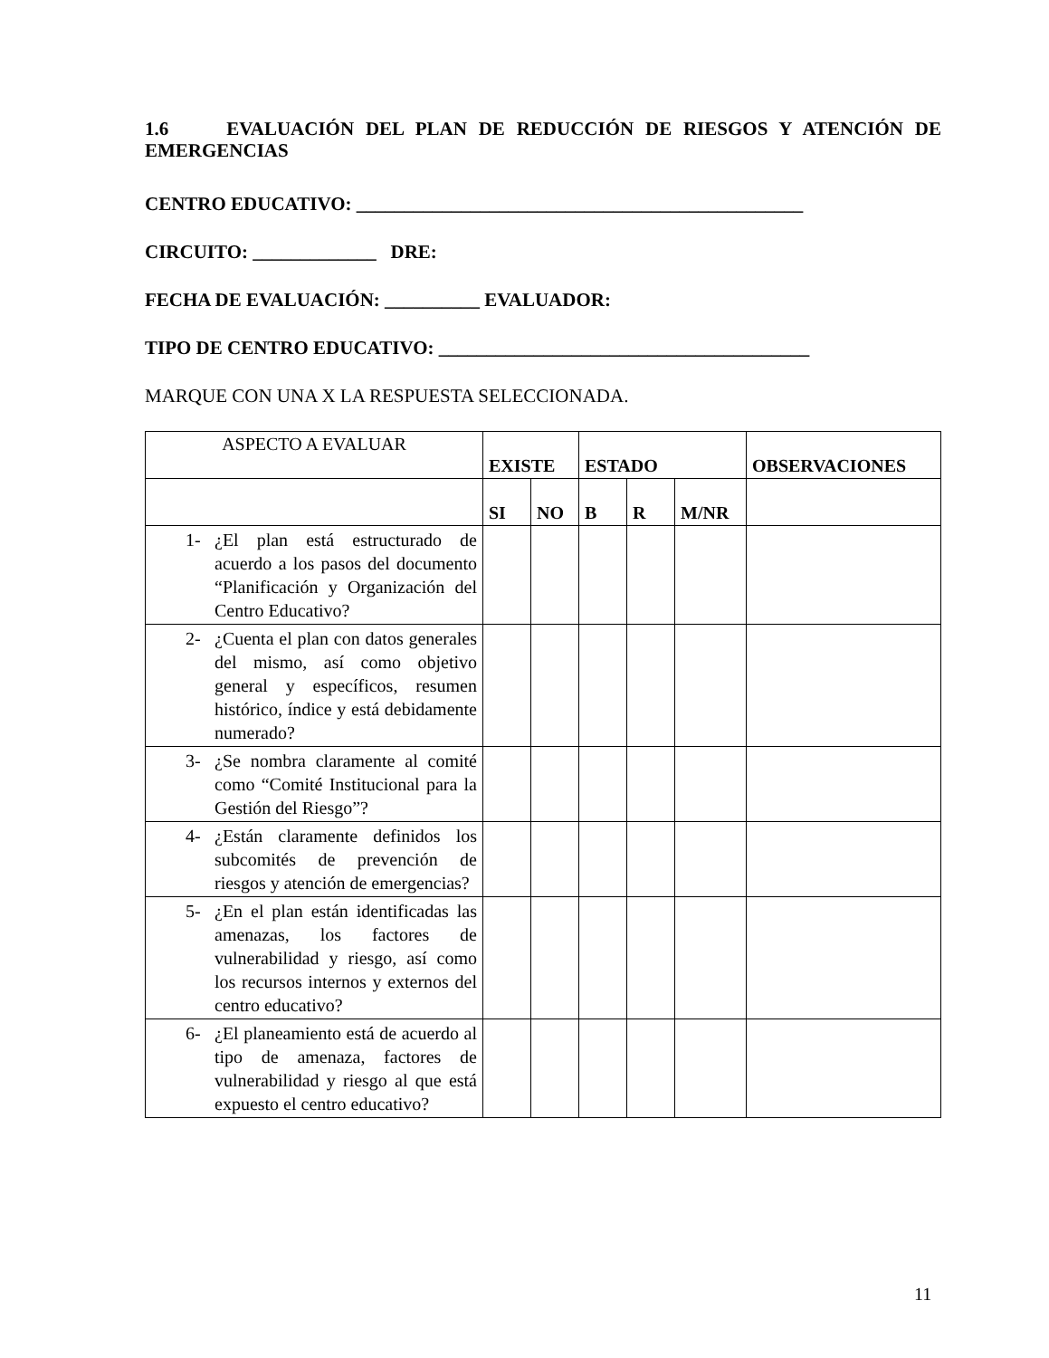1.6 EVALUACIÓN DEL PLAN DE REDUCCIÓN DE RIESGOS Y ATENCIÓN DE EMERGENCIAS
CENTRO EDUCATIVO: _______________________________________________
CIRCUITO: _____________ DRE:
FECHA DE EVALUACIÓN: __________ EVALUADOR:
TIPO DE CENTRO EDUCATIVO: _______________________________________
MARQUE CON UNA X LA RESPUESTA SELECCIONADA.
| ASPECTO A EVALUAR | EXISTE | | ESTADO | | | OBSERVACIONES |
| | SI | NO | B | R | M/NR | |
| 1- ¿El plan está estructurado de acuerdo a los pasos del documento “Planificación y Organización del Centro Educativo? | | | | | | |
| 2- ¿Cuenta el plan con datos generales del mismo, así como objetivo general y específicos, resumen histórico, índice y está debidamente numerado? | | | | | | |
| 3- ¿Se nombra claramente al comité como “Comité Institucional para la Gestión del Riesgo”? | | | | | | |
| 4- ¿Están claramente definidos los subcomités de prevención de riesgos y atención de emergencias? | | | | | | |
| 5- ¿En el plan están identificadas las amenazas, los factores de vulnerabilidad y riesgo, así como los recursos internos y externos del centro educativo? | | | | | | |
| 6- ¿El planeamiento está de acuerdo al tipo de amenaza, factores de vulnerabilidad y riesgo al que está expuesto el centro educativo? | | | | | | |
11